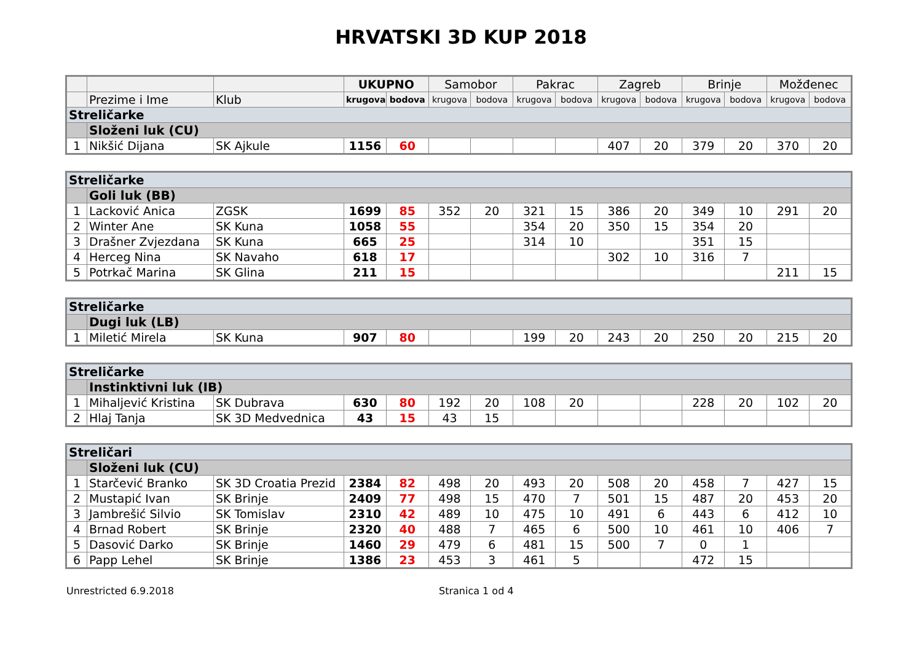HRVATSKI 3D KUP 2018
| | | | UKUPNO | | Samobor | | Pakrac | | Zagreb | | Brinje | | Možđenec | |
| --- | --- | --- | --- | --- | --- | --- | --- | --- | --- | --- | --- | --- | --- | --- |
| | Prezime i Ime | Klub | krugova | bodova | krugova | bodova | krugova | bodova | krugova | bodova | krugova | bodova | krugova | bodova |
| Streličarke | | | | | | | | | | | | | | |
| | Složeni luk (CU) | | | | | | | | | | | | | |
| 1 | Nikšić Dijana | SK Ajkule | 1156 | 60 | | | | | 407 | 20 | 379 | 20 | 370 | 20 |
| Streličarke | | | | | | | | | | | | | | |
| | Goli luk (BB) | | | | | | | | | | | | | |
| 1 | Lacković Anica | ZGSK | 1699 | 85 | 352 | 20 | 321 | 15 | 386 | 20 | 349 | 10 | 291 | 20 |
| 2 | Winter Ane | SK Kuna | 1058 | 55 | | | 354 | 20 | 350 | 15 | 354 | 20 | | |
| 3 | Drašner Zvjezdana | SK Kuna | 665 | 25 | | | 314 | 10 | | | 351 | 15 | | |
| 4 | Herceg Nina | SK Navaho | 618 | 17 | | | | | 302 | 10 | 316 | 7 | | |
| 5 | Potrkač Marina | SK Glina | 211 | 15 | | | | | | | | | 211 | 15 |
| Streličarke | | | | | | | | | | | | | | |
| | Dugi luk (LB) | | | | | | | | | | | | | |
| 1 | Miletić Mirela | SK Kuna | 907 | 80 | | | 199 | 20 | 243 | 20 | 250 | 20 | 215 | 20 |
| Streličarke | | | | | | | | | | | | | | |
| | Instinktivni luk (IB) | | | | | | | | | | | | | |
| 1 | Mihaljević Kristina | SK Dubrava | 630 | 80 | 192 | 20 | 108 | 20 | | | 228 | 20 | 102 | 20 |
| 2 | Hlaj Tanja | SK 3D Medvednica | 43 | 15 | 43 | 15 | | | | | | | | |
| Streličari | | | | | | | | | | | | | | |
| | Složeni luk (CU) | | | | | | | | | | | | | |
| 1 | Starčević Branko | SK 3D Croatia Prezid | 2384 | 82 | 498 | 20 | 493 | 20 | 508 | 20 | 458 | 7 | 427 | 15 |
| 2 | Mustapić Ivan | SK Brinje | 2409 | 77 | 498 | 15 | 470 | 7 | 501 | 15 | 487 | 20 | 453 | 20 |
| 3 | Jambrešić Silvio | SK Tomislav | 2310 | 42 | 489 | 10 | 475 | 10 | 491 | 6 | 443 | 6 | 412 | 10 |
| 4 | Brnad Robert | SK Brinje | 2320 | 40 | 488 | 7 | 465 | 6 | 500 | 10 | 461 | 10 | 406 | 7 |
| 5 | Dasović Darko | SK Brinje | 1460 | 29 | 479 | 6 | 481 | 15 | 500 | 7 | 0 | 1 | | |
| 6 | Papp Lehel | SK Brinje | 1386 | 23 | 453 | 3 | 461 | 5 | | | 472 | 15 | | |
Unrestricted 6.9.2018 Stranica 1 od 4